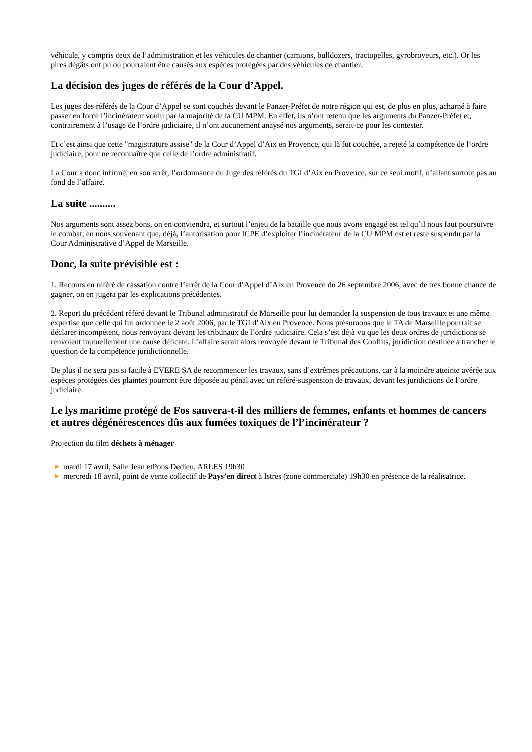véhicule, y compris ceux de l’administration et les véhicules de chantier (camions, bulldozers, tractopelles, gyrobroyeurs, etc.). Or les pires dégâts ont pu ou pourraient être causés aux espèces protégées par des véhicules de chantier.
La décision des juges de référés de la Cour d’Appel.
Les juges des référés de la Cour d’Appel se sont couchés devant le Panzer-Préfet de notre région qui est, de plus en plus, acharné à faire passer en force l’incinérateur voulu par la majorité de la CU MPM. En effet, ils n’ont retenu que les arguments du Panzer-Préfet et, contrairement à l’usage de l’ordre judiciaire, il n’ont aucunement anaysé nos arguments, serait-ce pour les contester.
Et c’est ainsi que cette "magistrature assise" de la Cour d’Appel d’Aix en Provence, qui là fut couchée, a rejeté la compétence de l’ordre judiciaire, pour ne reconnaître que celle de l’ordre administratif.
La Cour a donc infirmé, en son arrêt, l’ordonnance du Juge des référés du TGI d’Aix en Provence, sur ce seul motif, n’allant surtout pas au fond de l’affaire.
La suite ..........
Nos arguments sont assez bons, on en conviendra, et surtout l’enjeu de la bataille que nous avons engagé est tel qu’il nous faut poursuivre le combat, en nous souvenant que, déjà, l’autorisation pour ICPE d’exploiter l’incinérateur de la CU MPM est et reste suspendu par la Cour Administrative d’Appel de Marseille.
Donc, la suite prévisible est :
1. Recours en référé de cassation contre l’arrêt de la Cour d’Appel d’Aix en Provence du 26 septembre 2006, avec de très bonne chance de gagner, on en jugera par les explications précédentes.
2. Report du précédent référé devant le Tribunal administratif de Marseille pour lui demander la suspension de tous travaux et une même expertise que celle qui fut ordonnée le 2 août 2006, par le TGI d’Aix en Provence. Nous présumons que le TA de Marseille pourrait se déclarer incompétent, nous renvoyant devant les tribunaux de l’ordre judiciaire. Cela s’est déjà vu que les deux ordres de juridictions se renvoient mutuellement une cause délicate. L’affaire serait alors renvoyée devant le Tribunal des Conflits, juridiction destinée à trancher le question de la compétence juridictionnelle.
De plus il ne sera pas si facile à EVERE SA de recommencer les travaux, sans d’extrêmes précautions, car à la moindre atteinte avérée aux espèces protégées des plaintes pourront être déposée au pénal avec un référé-suspension de travaux, devant les juridictions de l’ordre judiciaire.
Le lys maritime protégé de Fos sauvera-t-il des milliers de femmes, enfants et hommes de cancers et autres dégénérescences dûs aux fumées toxiques de l’l’incinérateur ?
Projection du film déchets à ménager
mardi 17 avril, Salle Jean etPons Dedieu, ARLES 19h30
mercredi 18 avril, point de vente collectif de Pays’en direct à Istres (zone commerciale) 19h30 en présence de la réalisatrice.